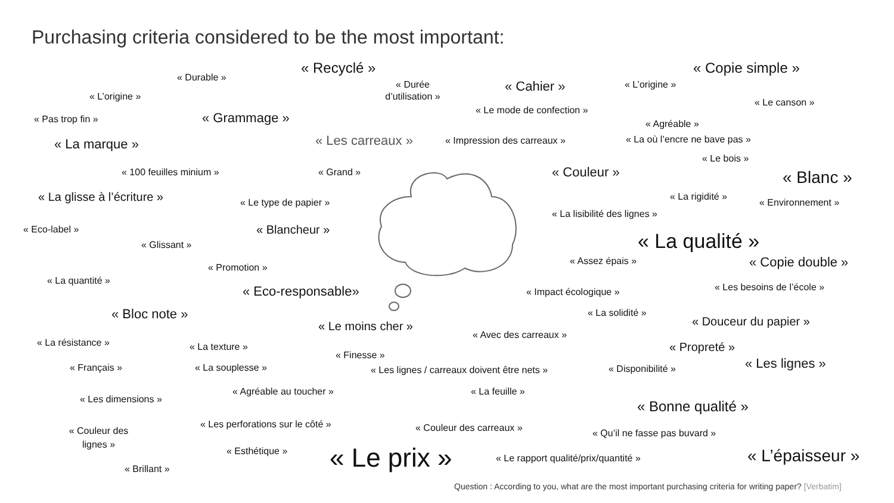Purchasing criteria considered to be the most important:
« Recyclé » « Copie simple »
« Durable »
« Durée
d’utilisation » « Cahier » « L’origine »
« L’origine »
« Le canson »
« Le mode de confection »
« Pas trop fin » « Grammage »
« Agréable »
« La marque » « Les carreaux » « Impression des carreaux » « La où l’encre ne bave pas »
« Le bois »
« 100 feuilles minium » « Grand » « Couleur » « Blanc »
« La glisse à l’écriture » « La rigidité »
« Le type de papier » « Environnement »
« La lisibilité des lignes »
« Eco-label » « Blancheur »
« La qualité »
« Glissant »
« Assez épais » « Copie double »
« Promotion »
« La quantité »
« Les besoins de l’école »
« Eco-responsable» « Impact écologique »
« Bloc note » « La solidité »
« Douceur du papier »
« Le moins cher »
« Avec des carreaux »
« La résistance »
« La texture » « Propreté »
« Finesse »
« Les lignes »
« Français » « La souplesse » « Les lignes / carreaux doivent être nets » « Disponibilité »
« Agréable au toucher » « La feuille »
« Les dimensions »
« Bonne qualité »
« Les perforations sur le côté »
« Couleur des carreaux » « Qu’il ne fasse pas buvard »
« Couleur des lignes »
« Esthétique » « Le prix » « Le rapport qualité/prix/quantité » « L’épaisseur »
« Brillant »
Question : According to you, what are the most important purchasing criteria for writing paper? [Verbatim]